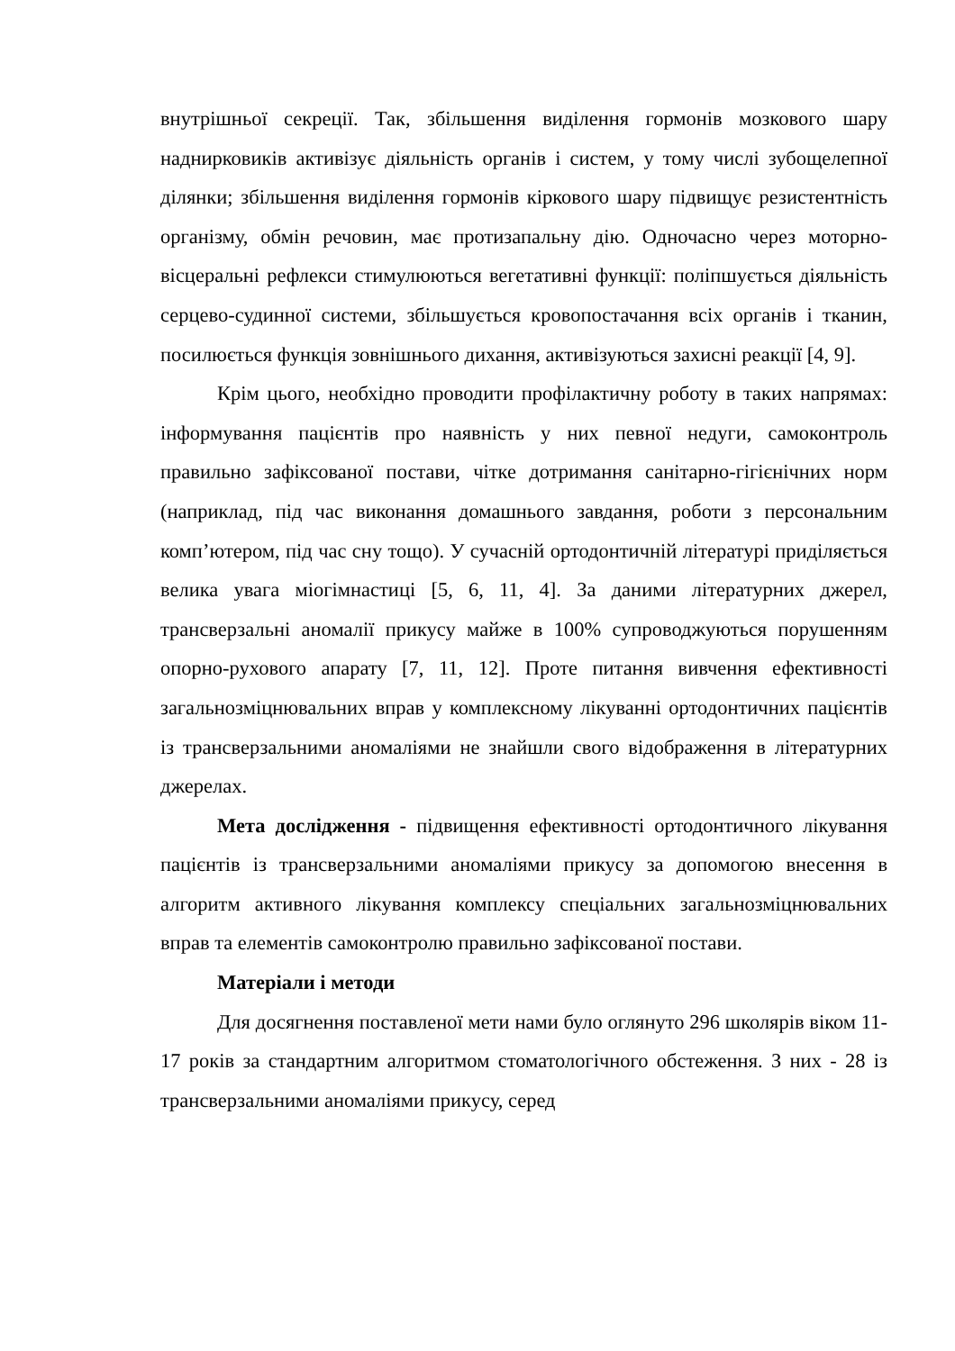внутрішньої секреції. Так, збільшення виділення гормонів мозкового шару наднирковиків активізує діяльність органів і систем, у тому числі зубощелепної ділянки; збільшення виділення гормонів кіркового шару підвищує резистентність організму, обмін речовин, має протизапальну дію. Одночасно через моторно-вісцеральні рефлекси стимулюються вегетативні функції: поліпшується діяльність серцево-судинної системи, збільшується кровопостачання всіх органів і тканин, посилюється функція зовнішнього дихання, активізуються захисні реакції [4, 9].
Крім цього, необхідно проводити профілактичну роботу в таких напрямах: інформування пацієнтів про наявність у них певної недуги, самоконтроль правильно зафіксованої постави, чітке дотримання санітарно-гігієнічних норм (наприклад, під час виконання домашнього завдання, роботи з персональним комп’ютером, під час сну тощо). У сучасній ортодонтичній літературі приділяється велика увага міогімнастиці [5, 6, 11, 4]. За даними літературних джерел, трансверзальні аномалії прикусу майже в 100% супроводжуються порушенням опорно-рухового апарату [7, 11, 12]. Проте питання вивчення ефективності загальнозміцнювальних вправ у комплексному лікуванні ортодонтичних пацієнтів із трансверзальними аномаліями не знайшли свого відображення в літературних джерелах.
Мета дослідження - підвищення ефективності ортодонтичного лікування пацієнтів із трансверзальними аномаліями прикусу за допомогою внесення в алгоритм активного лікування комплексу спеціальних загальнозміцнювальних вправ та елементів самоконтролю правильно зафіксованої постави.
Матеріали і методи
Для досягнення поставленої мети нами було оглянуто 296 школярів віком 11-17 років за стандартним алгоритмом стоматологічного обстеження. З них - 28 із трансверзальними аномаліями прикусу, серед